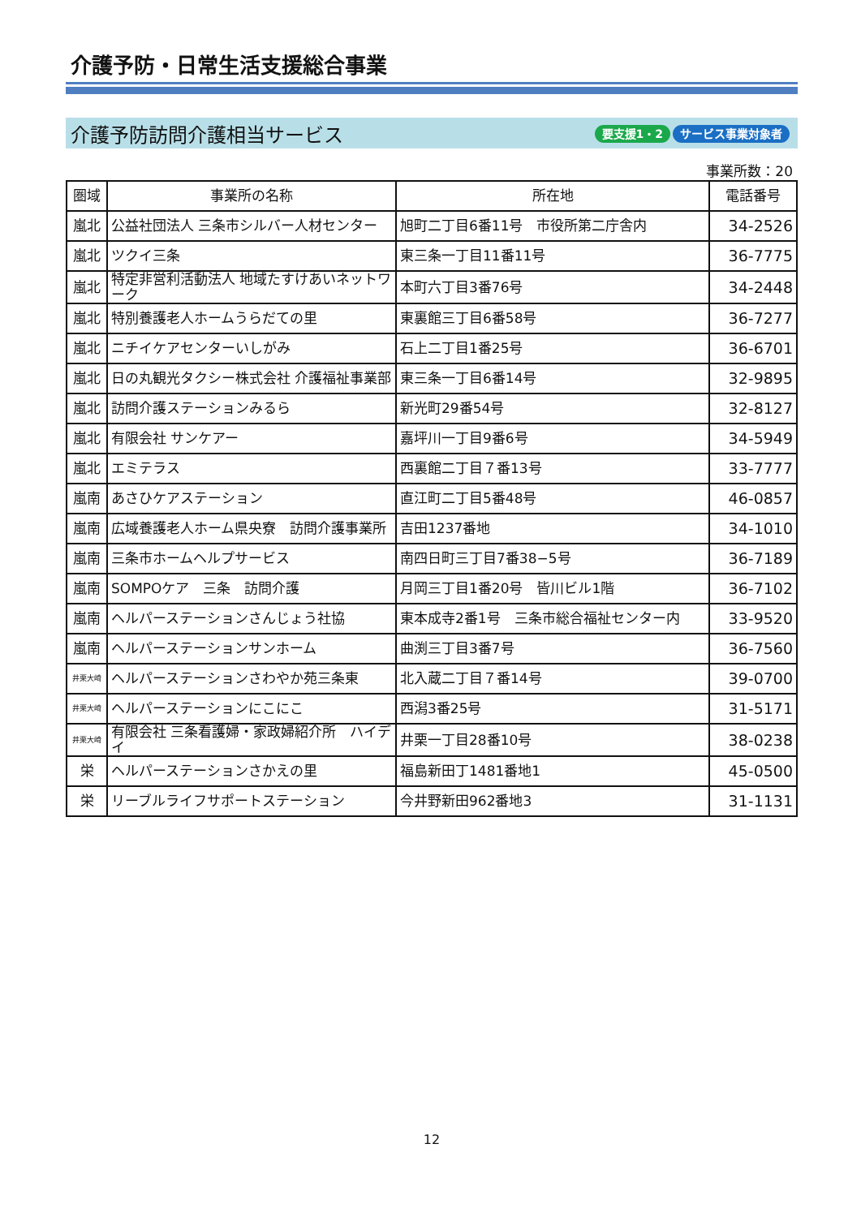介護予防・日常生活支援総合事業
介護予防訪問介護相当サービス
要支援1・2 サービス事業対象者
事業所数：20
| 圏域 | 事業所の名称 | 所在地 | 電話番号 |
| --- | --- | --- | --- |
| 嵐北 | 公益社団法人 三条市シルバー人材センター | 旭町二丁目6番11号 市役所第二庁舎内 | 34-2526 |
| 嵐北 | ツクイ三条 | 東三条一丁目11番11号 | 36-7775 |
| 嵐北 | 特定非営利活動法人 地域たすけあいネットワーク | 本町六丁目3番76号 | 34-2448 |
| 嵐北 | 特別養護老人ホームうらだての里 | 東裏館三丁目6番58号 | 36-7277 |
| 嵐北 | ニチイケアセンターいしがみ | 石上二丁目1番25号 | 36-6701 |
| 嵐北 | 日の丸観光タクシー株式会社 介護福祉事業部 | 東三条一丁目6番14号 | 32-9895 |
| 嵐北 | 訪問介護ステーションみるら | 新光町29番54号 | 32-8127 |
| 嵐北 | 有限会社 サンケアー | 嘉坪川一丁目9番6号 | 34-5949 |
| 嵐北 | エミテラス | 西裏館二丁目７番13号 | 33-7777 |
| 嵐南 | あさひケアステーション | 直江町二丁目5番48号 | 46-0857 |
| 嵐南 | 広域養護老人ホーム県央寮 訪問介護事業所 | 吉田1237番地 | 34-1010 |
| 嵐南 | 三条市ホームヘルプサービス | 南四日町三丁目7番38−5号 | 36-7189 |
| 嵐南 | SOMPOケア 三条 訪問介護 | 月岡三丁目1番20号 皆川ビル1階 | 36-7102 |
| 嵐南 | ヘルパーステーションさんじょう社協 | 東本成寺2番1号 三条市総合福祉センター内 | 33-9520 |
| 嵐南 | ヘルパーステーションサンホーム | 曲渕三丁目3番7号 | 36-7560 |
| 井栗大崎 | ヘルパーステーションさわやか苑三条東 | 北入蔵二丁目７番14号 | 39-0700 |
| 井栗大崎 | ヘルパーステーションにこにこ | 西潟3番25号 | 31-5171 |
| 井栗大崎 | 有限会社 三条看護婦・家政婦紹介所 ハイデイ | 井栗一丁目28番10号 | 38-0238 |
| 栄 | ヘルパーステーションさかえの里 | 福島新田丁1481番地1 | 45-0500 |
| 栄 | リーブルライフサポートステーション | 今井野新田962番地3 | 31-1131 |
12